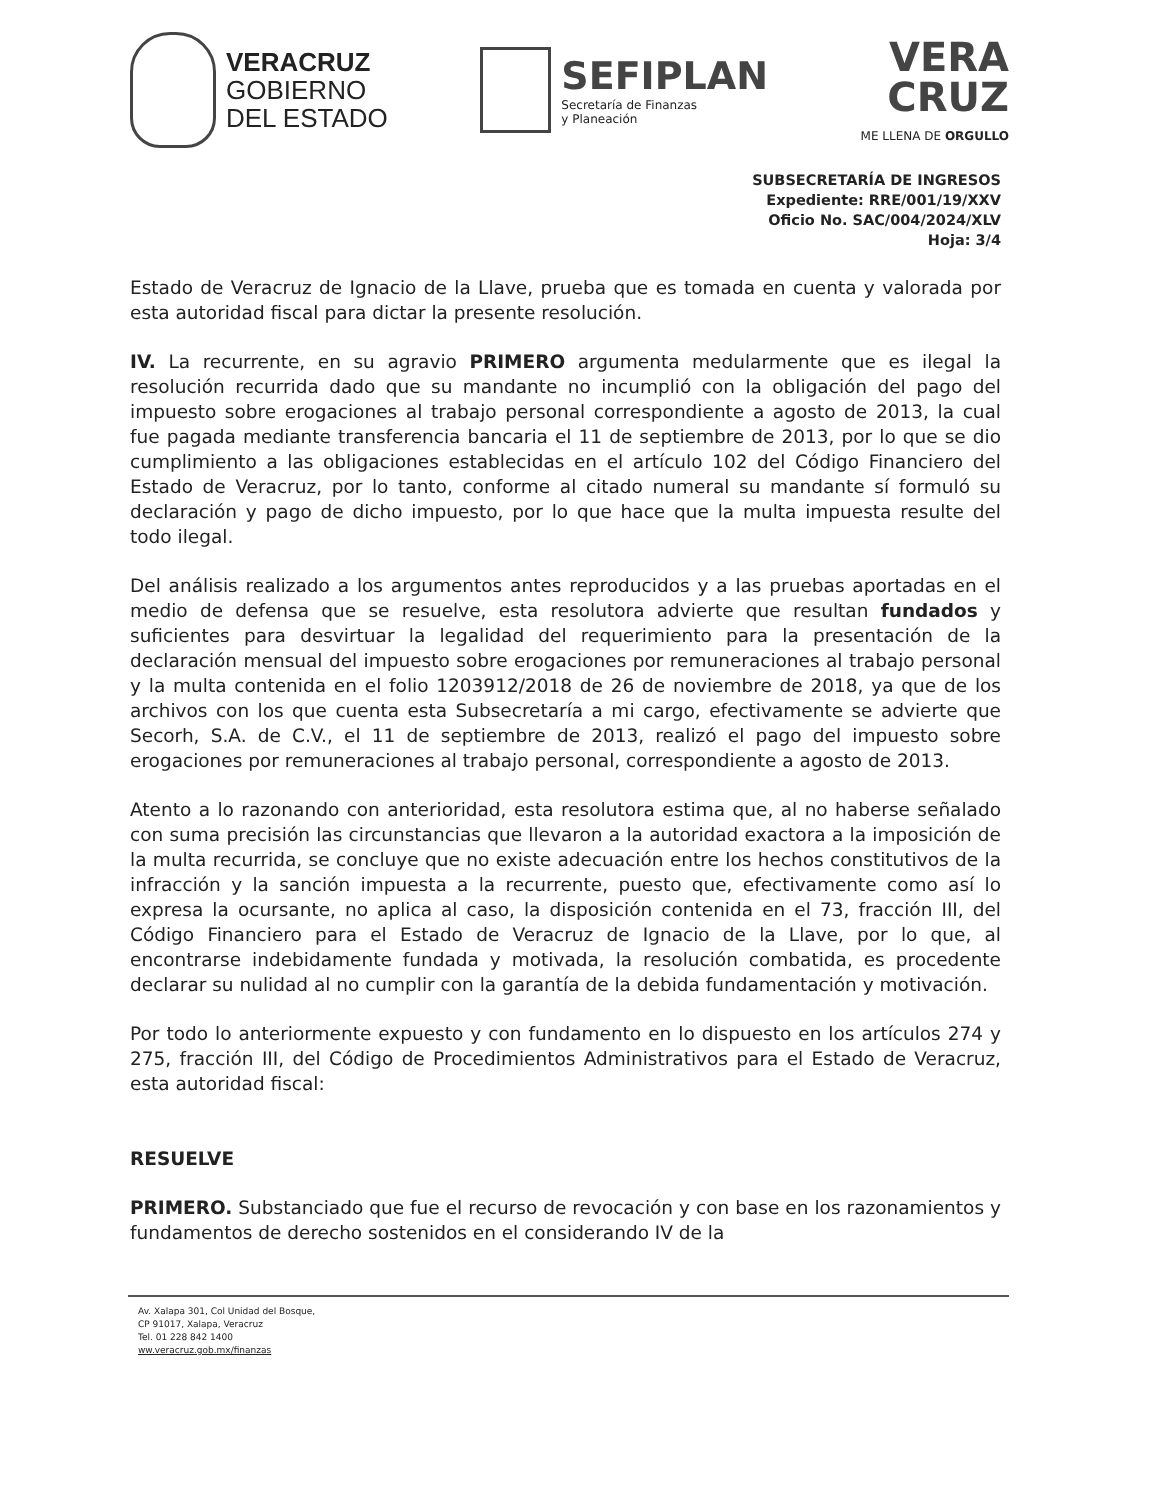VERACRUZ
GOBIERNO
DEL ESTADO
SEFIPLAN
Secretaría de Finanzas
y Planeación
VERA
CRUZ
ME LLENA DE ORGULLO
SUBSECRETARÍA DE INGRESOS
Expediente: RRE/001/19/XXV
Oficio No. SAC/004/2024/XLV
Hoja: 3/4
Estado de Veracruz de Ignacio de la Llave, prueba que es tomada en cuenta y valorada por esta autoridad fiscal para dictar la presente resolución.
IV. La recurrente, en su agravio PRIMERO argumenta medularmente que es ilegal la resolución recurrida dado que su mandante no incumplió con la obligación del pago del impuesto sobre erogaciones al trabajo personal correspondiente a agosto de 2013, la cual fue pagada mediante transferencia bancaria el 11 de septiembre de 2013, por lo que se dio cumplimiento a las obligaciones establecidas en el artículo 102 del Código Financiero del Estado de Veracruz, por lo tanto, conforme al citado numeral su mandante sí formuló su declaración y pago de dicho impuesto, por lo que hace que la multa impuesta resulte del todo ilegal.
Del análisis realizado a los argumentos antes reproducidos y a las pruebas aportadas en el medio de defensa que se resuelve, esta resolutora advierte que resultan fundados y suficientes para desvirtuar la legalidad del requerimiento para la presentación de la declaración mensual del impuesto sobre erogaciones por remuneraciones al trabajo personal y la multa contenida en el folio 1203912/2018 de 26 de noviembre de 2018, ya que de los archivos con los que cuenta esta Subsecretaría a mi cargo, efectivamente se advierte que Secorh, S.A. de C.V., el 11 de septiembre de 2013, realizó el pago del impuesto sobre erogaciones por remuneraciones al trabajo personal, correspondiente a agosto de 2013.
Atento a lo razonando con anterioridad, esta resolutora estima que, al no haberse señalado con suma precisión las circunstancias que llevaron a la autoridad exactora a la imposición de la multa recurrida, se concluye que no existe adecuación entre los hechos constitutivos de la infracción y la sanción impuesta a la recurrente, puesto que, efectivamente como así lo expresa la ocursante, no aplica al caso, la disposición contenida en el 73, fracción III, del Código Financiero para el Estado de Veracruz de Ignacio de la Llave, por lo que, al encontrarse indebidamente fundada y motivada, la resolución combatida, es procedente declarar su nulidad al no cumplir con la garantía de la debida fundamentación y motivación.
Por todo lo anteriormente expuesto y con fundamento en lo dispuesto en los artículos 274 y 275, fracción III, del Código de Procedimientos Administrativos para el Estado de Veracruz, esta autoridad fiscal:
RESUELVE
PRIMERO. Substanciado que fue el recurso de revocación y con base en los razonamientos y fundamentos de derecho sostenidos en el considerando IV de la
Av. Xalapa 301, Col Unidad del Bosque,
CP 91017, Xalapa, Veracruz
Tel. 01 228 842 1400
ww.veracruz.gob.mx/finanzas